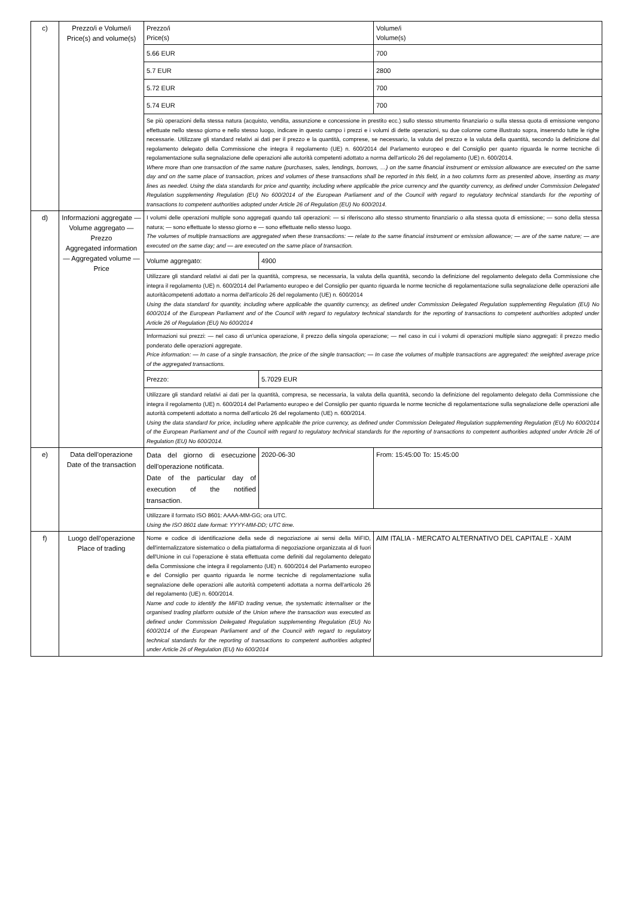| c) | Prezzo/i e Volume/i Price(s) and volume(s) | Prezzo/i Price(s) | | Volume/i Volume(s) |
| | | 5.66 EUR | | 700 |
| | | 5.7 EUR | | 2800 |
| | | 5.72 EUR | | 700 |
| | | 5.74 EUR | | 700 |
| | | Se più operazioni della stessa natura (acquisto, vendita, assunzione e concessione in prestito ecc.) sullo stesso strumento finanziario o sulla stessa quota di emissione vengono effettuate nello stesso giorno e nello stesso luogo, indicare in questo campo i prezzi e i volumi di dette operazioni, su due colonne come illustrato sopra, inserendo tutte le righe necessarie. Utilizzare gli standard relativi ai dati per il prezzo e la quantità, comprese, se necessario, la valuta del prezzo e la valuta della quantità, secondo la definizione dal regolamento delegato della Commissione che integra il regolamento (UE) n. 600/2014 del Parlamento europeo e del Consiglio per quanto riguarda le norme tecniche di regolamentazione sulla segnalazione delle operazioni alle autorità competenti adottato a norma dell'articolo 26 del regolamento (UE) n. 600/2014. Where more than one transaction of the same nature (purchases, sales, lendings, borrows, …) on the same financial instrument or emission allowance are executed on the same day and on the same place of transaction, prices and volumes of these transactions shall be reported in this field, in a two columns form as presented above, inserting as many lines as needed. Using the data standards for price and quantity, including where applicable the price currency and the quantity currency, as defined under Commission Delegated Regulation supplementing Regulation (EU) No 600/2014 of the European Parliament and of the Council with regard to regulatory technical standards for the reporting of transactions to competent authorities adopted under Article 26 of Regulation (EU) No 600/2014. | | |
| d) | Informazioni aggregate — Volume aggregato — Prezzo Aggregated information — Aggregated volume — Price | I volumi delle operazioni multiple sono aggregati quando tali operazioni: — si riferiscono allo stesso strumento finanziario o alla stessa quota di emissione; — sono della stessa natura; — sono effettuate lo stesso giorno e — sono effettuate nello stesso luogo. The volumes of multiple transactions are aggregated when these transactions: — relate to the same financial instrument or emission allowance; — are of the same nature; — are executed on the same day; and — are executed on the same place of transaction. | | |
| | | Volume aggregato: | 4900 | |
| | | Utilizzare gli standard relativi ai dati per la quantità, compresa, se necessaria, la valuta della quantità, secondo la definizione del regolamento delegato della Commissione che integra il regolamento (UE) n. 600/2014 del Parlamento europeo e del Consiglio per quanto riguarda le norme tecniche di regolamentazione sulla segnalazione delle operazioni alle autoritàcompetenti adottato a norma dell'articolo 26 del regolamento (UE) n. 600/2014 Using the data standard for quantity, including where applicable the quantity currency, as defined under Commission Delegated Regulation supplementing Regulation (EU) No 600/2014 of the European Parliament and of the Council with regard to regulatory technical standards for the reporting of transactions to competent authorities adopted under Article 26 of Regulation (EU) No 600/2014 | | |
| | | Informazioni sui prezzi: — nel caso di un'unica operazione, il prezzo della singola operazione; — nel caso in cui i volumi di operazioni multiple siano aggregati: il prezzo medio ponderato delle operazioni aggregate. Price information: — In case of a single transaction, the price of the single transaction; — In case the volumes of multiple transactions are aggregated: the weighted average price of the aggregated transactions. | | |
| | | Prezzo: | 5.7029 EUR | |
| | | Utilizzare gli standard relativi ai dati per la quantità, compresa, se necessaria, la valuta della quantità, secondo la definizione del regolamento delegato della Commissione che integra il regolamento (UE) n. 600/2014 del Parlamento europeo e del Consiglio per quanto riguarda le norme tecniche di regolamentazione sulla segnalazione delle operazioni alle autorità competenti adottato a norma dell'articolo 26 del regolamento (UE) n. 600/2014. Using the data standard for price, including where applicable the price currency, as defined under Commission Delegated Regulation supplementing Regulation (EU) No 600/2014 of the European Parliament and of the Council with regard to regulatory technical standards for the reporting of transactions to competent authorities adopted under Article 26 of Regulation (EU) No 600/2014. | | |
| e) | Data dell'operazione Date of the transaction | Data del giorno di esecuzione dell'operazione notificata. Date of the particular day of execution of the notified transaction. | 2020-06-30 | From: 15:45:00 To: 15:45:00 |
| | | Utilizzare il formato ISO 8601: AAAA-MM-GG; ora UTC. Using the ISO 8601 date format: YYYY-MM-DD; UTC time. | | |
| f) | Luogo dell'operazione Place of trading | Nome e codice di identificazione della sede di negoziazione ai sensi della MiFID, dell'internalizzatore sistematico o della piattaforma di negoziazione organizzata al di fuori dell'Unione in cui l'operazione è stata effettuata come definiti dal regolamento delegato della Commissione che integra il regolamento (UE) n. 600/2014 del Parlamento europeo e del Consiglio per quanto riguarda le norme tecniche di regolamentazione sulla segnalazione delle operazioni alle autorità competenti adottata a norma dell'articolo 26 del regolamento (UE) n. 600/2014. Name and code to identify the MiFID trading venue, the systematic internaliser or the organised trading platform outside of the Union where the transaction was executed as defined under Commission Delegated Regulation supplementing Regulation (EU) No 600/2014 of the European Parliament and of the Council with regard to regulatory technical standards for the reporting of transactions to competent authorities adopted under Article 26 of Regulation (EU) No 600/2014 | | AIM ITALIA - MERCATO ALTERNATIVO DEL CAPITALE - XAIM |